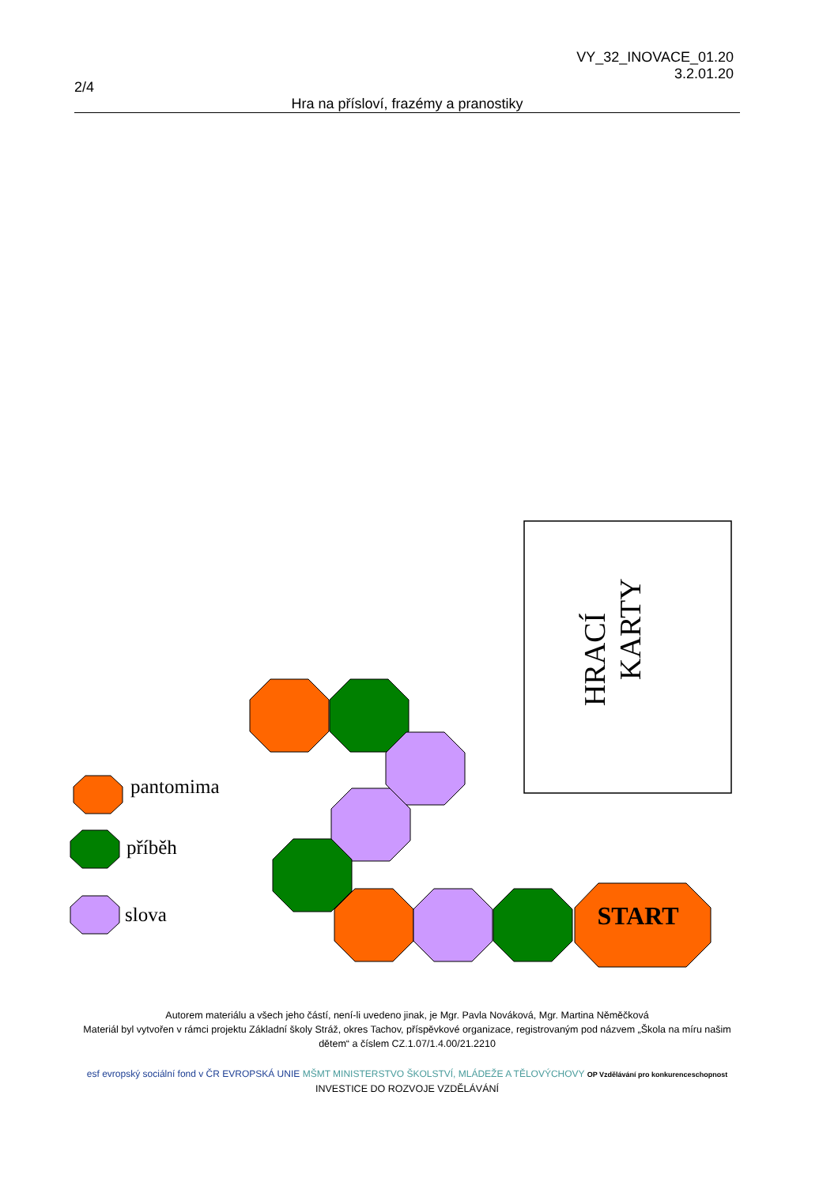VY_32_INOVACE_01.20
3.2.01.20
2/4
Hra na přísloví, frazémy a pranostiky
HRACÍ
KARTY
START
pantomima
příběh
slova
Autorem materiálu a všech jeho částí, není-li uvedeno jinak, je Mgr. Pavla Nováková, Mgr. Martina Něměčková
Materiál byl vytvořen v rámci projektu Základní školy Stráž, okres Tachov, příspěvkové organizace, registrovaným pod názvem „Škola na míru našim dětem“ a číslem CZ.1.07/1.4.00/21.2210
esf evropský sociální fond v ČR EVROPSKÁ UNIE MŠMT MINISTERSTVO ŠKOLSTVÍ, MLÁDEŽE A TĚLOVÝCHOVY OP Vzdělávání pro konkurenceschopnost
INVESTICE DO ROZVOJE VZDĚLÁVÁNÍ